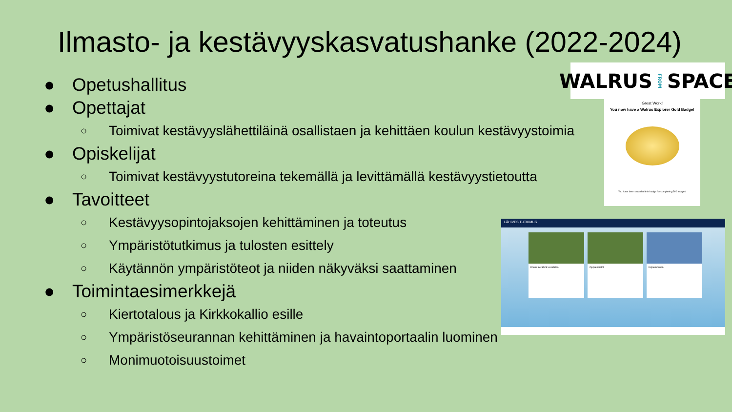Ilmasto- ja kestävyyskasvatushanke (2022-2024)
● Opetushallitus
● Opettajat
○ Toimivat kestävyyslähettiläinä osallistaen ja kehittäen koulun kestävyystoimia
● Opiskelijat
○ Toimivat kestävyystutoreina tekemällä ja levittämällä kestävyystietoutta
● Tavoitteet
○ Kestävyysopintojaksojen kehittäminen ja toteutus
○ Ympäristötutkimus ja tulosten esittely
○ Käytännön ympäristöteot ja niiden näkyväksi saattaminen
● Toimintaesimerkkejä
○ Kiertotalous ja Kirkkokallio esille
○ Ympäristöseurannan kehittäminen ja havaintoportaalin luominen
○ Monimuotoisuustoimet
WALRUS FROM SPACE
Great Work!
You now have a Walrus Explorer Gold Badge!
You have been awarded this badge for completing 300 images!
LÄHIVESITUTKIMUS
Koulut keräävät vesidataa Oppiaineistot Kirjautuminen